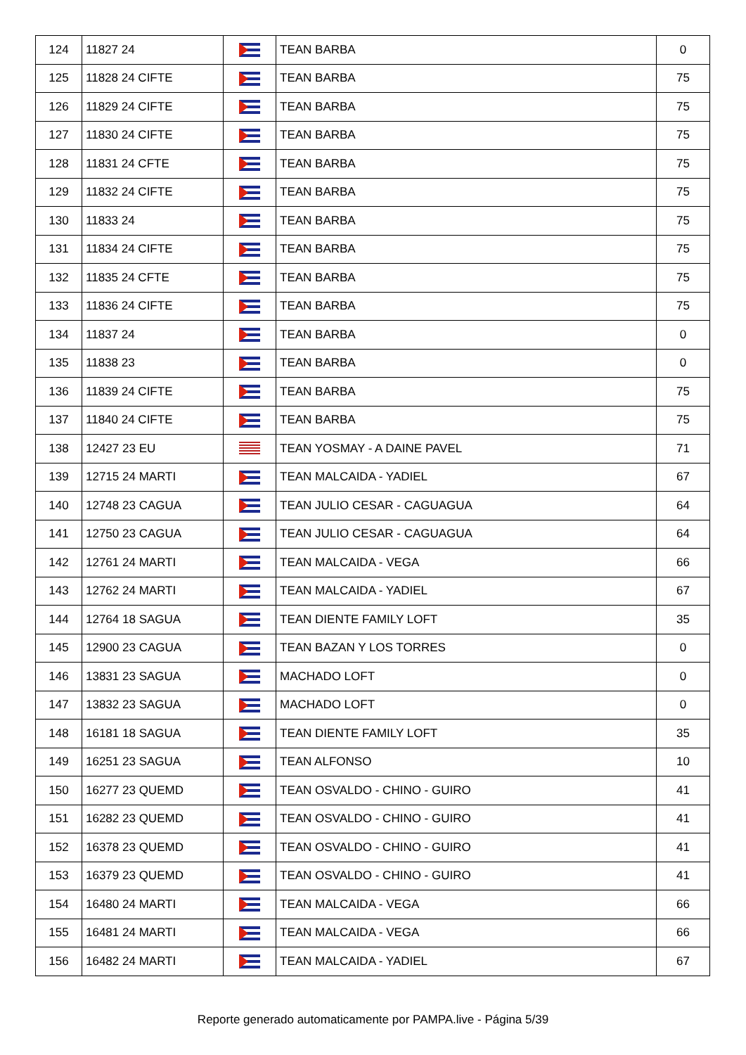| 124 | 11827 24 | | TEAN BARBA | 0 |
| 125 | 11828 24 CIFTE | | TEAN BARBA | 75 |
| 126 | 11829 24 CIFTE | | TEAN BARBA | 75 |
| 127 | 11830 24 CIFTE | | TEAN BARBA | 75 |
| 128 | 11831 24 CFTE | | TEAN BARBA | 75 |
| 129 | 11832 24 CIFTE | | TEAN BARBA | 75 |
| 130 | 11833 24 | | TEAN BARBA | 75 |
| 131 | 11834 24 CIFTE | | TEAN BARBA | 75 |
| 132 | 11835 24 CFTE | | TEAN BARBA | 75 |
| 133 | 11836 24 CIFTE | | TEAN BARBA | 75 |
| 134 | 11837 24 | | TEAN BARBA | 0 |
| 135 | 11838 23 | | TEAN BARBA | 0 |
| 136 | 11839 24 CIFTE | | TEAN BARBA | 75 |
| 137 | 11840 24 CIFTE | | TEAN BARBA | 75 |
| 138 | 12427 23 EU | | TEAN YOSMAY - A DAINE PAVEL | 71 |
| 139 | 12715 24 MARTI | | TEAN MALCAIDA - YADIEL | 67 |
| 140 | 12748 23 CAGUA | | TEAN JULIO CESAR - CAGUAGUA | 64 |
| 141 | 12750 23 CAGUA | | TEAN JULIO CESAR - CAGUAGUA | 64 |
| 142 | 12761 24 MARTI | | TEAN MALCAIDA - VEGA | 66 |
| 143 | 12762 24 MARTI | | TEAN MALCAIDA - YADIEL | 67 |
| 144 | 12764 18 SAGUA | | TEAN DIENTE FAMILY LOFT | 35 |
| 145 | 12900 23 CAGUA | | TEAN BAZAN Y LOS TORRES | 0 |
| 146 | 13831 23 SAGUA | | MACHADO LOFT | 0 |
| 147 | 13832 23 SAGUA | | MACHADO LOFT | 0 |
| 148 | 16181 18 SAGUA | | TEAN DIENTE FAMILY LOFT | 35 |
| 149 | 16251 23 SAGUA | | TEAN ALFONSO | 10 |
| 150 | 16277 23 QUEMD | | TEAN OSVALDO - CHINO - GUIRO | 41 |
| 151 | 16282 23 QUEMD | | TEAN OSVALDO - CHINO - GUIRO | 41 |
| 152 | 16378 23 QUEMD | | TEAN OSVALDO - CHINO - GUIRO | 41 |
| 153 | 16379 23 QUEMD | | TEAN OSVALDO - CHINO - GUIRO | 41 |
| 154 | 16480 24 MARTI | | TEAN MALCAIDA - VEGA | 66 |
| 155 | 16481 24 MARTI | | TEAN MALCAIDA - VEGA | 66 |
| 156 | 16482 24 MARTI | | TEAN MALCAIDA - YADIEL | 67 |
Reporte generado automaticamente por PAMPA.live - Página 5/39